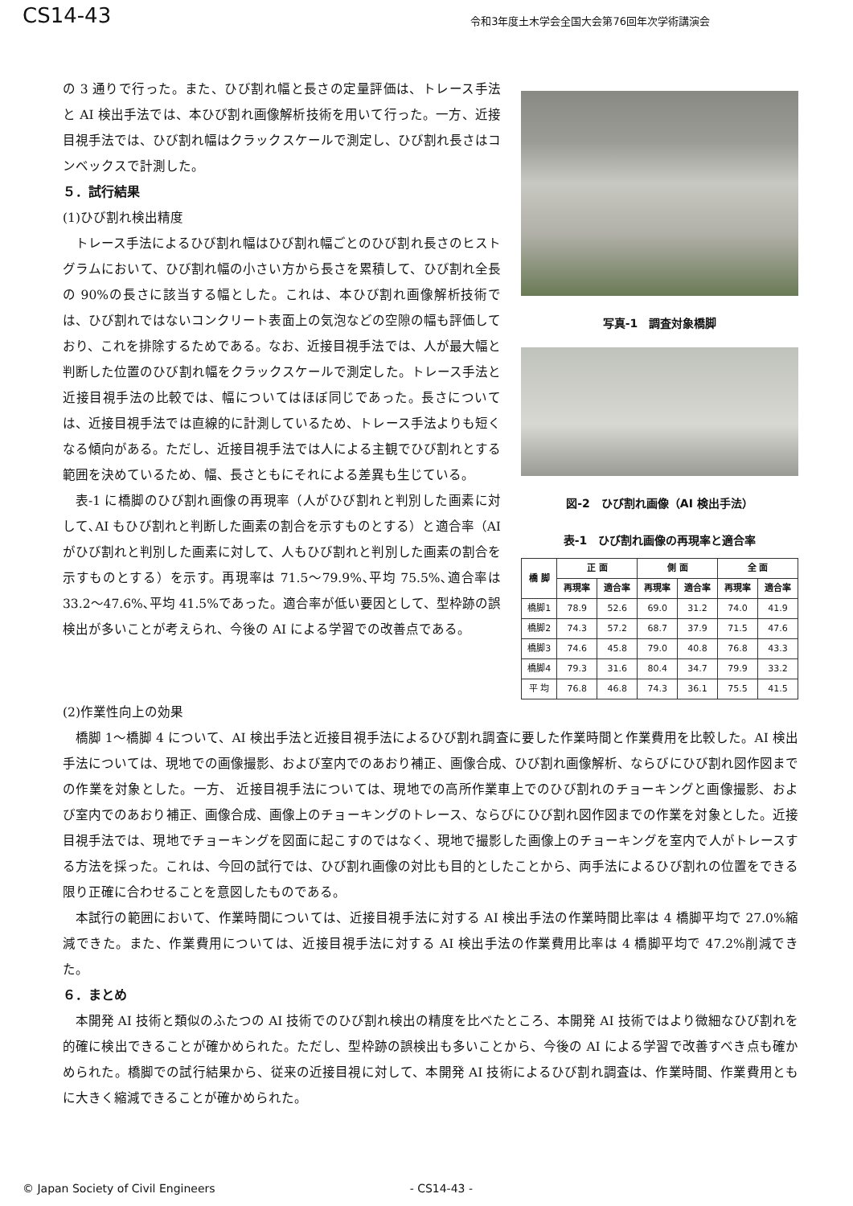CS14-43
令和3年度土木学会全国大会第76回年次学術講演会
の 3 通りで行った。また、ひび割れ幅と長さの定量評価は、トレース手法と AI 検出手法では、本ひび割れ画像解析技術を用いて行った。一方、近接目視手法では、ひび割れ幅はクラックスケールで測定し、ひび割れ長さはコンベックスで計測した。
５．試行結果
(1)ひび割れ検出精度
トレース手法によるひび割れ幅はひび割れ幅ごとのひび割れ長さのヒストグラムにおいて、ひび割れ幅の小さい方から長さを累積して、ひび割れ全長の 90%の長さに該当する幅とした。これは、本ひび割れ画像解析技術では、ひび割れではないコンクリート表面上の気泡などの空隙の幅も評価しており、これを排除するためである。なお、近接目視手法では、人が最大幅と判断した位置のひび割れ幅をクラックスケールで測定した。トレース手法と近接目視手法の比較では、幅についてはほぼ同じであった。長さについては、近接目視手法では直線的に計測しているため、トレース手法よりも短くなる傾向がある。ただし、近接目視手法では人による主観でひび割れとする範囲を決めているため、幅、長さともにそれによる差異も生じている。
表-1 に橋脚のひび割れ画像の再現率（人がひび割れと判別した画素に対して､AI もひび割れと判断した画素の割合を示すものとする）と適合率（AI がひび割れと判別した画素に対して、人もひび割れと判別した画素の割合を示すものとする）を示す。再現率は 71.5～79.9%､平均 75.5%､適合率は 33.2～47.6%､平均 41.5%であった。適合率が低い要因として、型枠跡の誤検出が多いことが考えられ、今後の AI による学習での改善点である。
写真-1　調査対象橋脚
図-2　ひび割れ画像（AI 検出手法）
表-1　ひび割れ画像の再現率と適合率
| 橋 脚 | 正 面 | | 側 面 | | 全 面 | |
| --- | --- | --- | --- | --- | --- | --- |
| | 再現率 | 適合率 | 再現率 | 適合率 | 再現率 | 適合率 |
| 橋脚1 | 78.9 | 52.6 | 69.0 | 31.2 | 74.0 | 41.9 |
| 橋脚2 | 74.3 | 57.2 | 68.7 | 37.9 | 71.5 | 47.6 |
| 橋脚3 | 74.6 | 45.8 | 79.0 | 40.8 | 76.8 | 43.3 |
| 橋脚4 | 79.3 | 31.6 | 80.4 | 34.7 | 79.9 | 33.2 |
| 平 均 | 76.8 | 46.8 | 74.3 | 36.1 | 75.5 | 41.5 |
(2)作業性向上の効果
橋脚 1～橋脚 4 について、AI 検出手法と近接目視手法によるひび割れ調査に要した作業時間と作業費用を比較した。AI 検出手法については、現地での画像撮影、および室内でのあおり補正、画像合成、ひび割れ画像解析、ならびにひび割れ図作図までの作業を対象とした。一方、 近接目視手法については、現地での高所作業車上でのひび割れのチョーキングと画像撮影、および室内でのあおり補正、画像合成、画像上のチョーキングのトレース、ならびにひび割れ図作図までの作業を対象とした。近接目視手法では、現地でチョーキングを図面に起こすのではなく、現地で撮影した画像上のチョーキングを室内で人がトレースする方法を採った。これは、今回の試行では、ひび割れ画像の対比も目的としたことから、両手法によるひび割れの位置をできる限り正確に合わせることを意図したものである。
本試行の範囲において、作業時間については、近接目視手法に対する AI 検出手法の作業時間比率は 4 橋脚平均で 27.0%縮減できた。また、作業費用については、近接目視手法に対する AI 検出手法の作業費用比率は 4 橋脚平均で 47.2%削減できた。
６．まとめ
本開発 AI 技術と類似のふたつの AI 技術でのひび割れ検出の精度を比べたところ、本開発 AI 技術ではより微細なひび割れを的確に検出できることが確かめられた。ただし、型枠跡の誤検出も多いことから、今後の AI による学習で改善すべき点も確かめられた。橋脚での試行結果から、従来の近接目視に対して、本開発 AI 技術によるひび割れ調査は、作業時間、作業費用ともに大きく縮減できることが確かめられた。
© Japan Society of Civil Engineers - CS14-43 -